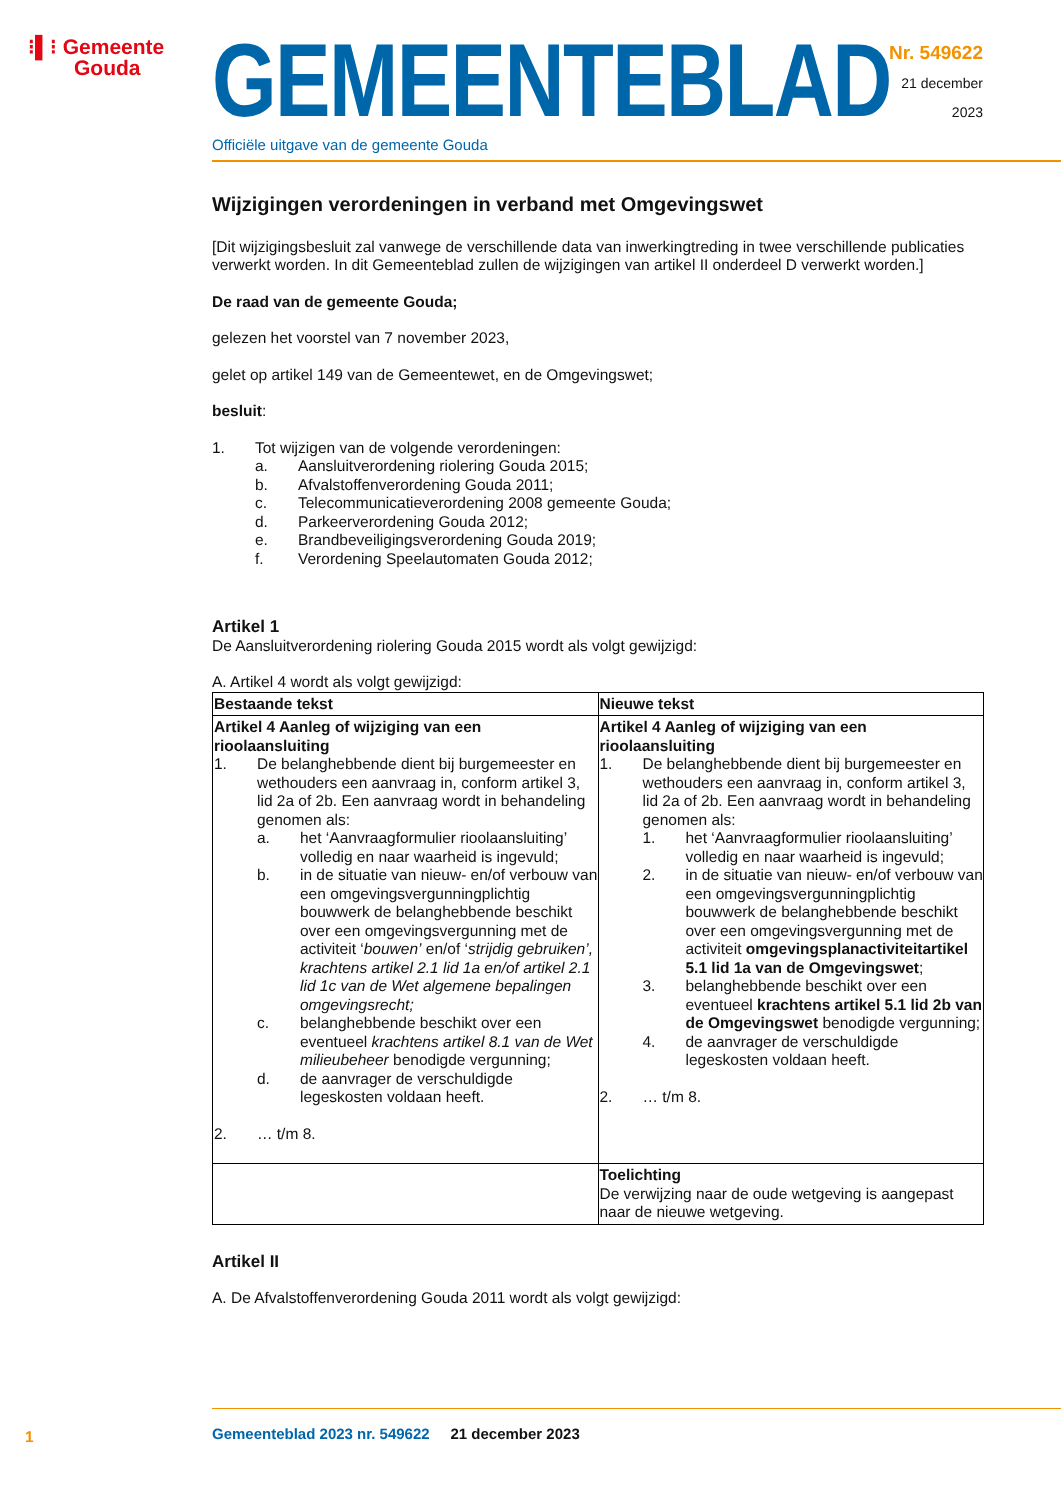⁝▌⁝ Gemeente
Gouda
GEMEENTEBLAD
Officiële uitgave van de gemeente Gouda
Nr. 549622
21 december
2023
Wijzigingen verordeningen in verband met Omgevingswet
[Dit wijzigingsbesluit zal vanwege de verschillende data van inwerkingtreding in twee verschillende publicaties verwerkt worden. In dit Gemeenteblad zullen de wijzigingen van artikel II onderdeel D verwerkt worden.]
De raad van de gemeente Gouda;
gelezen het voorstel van 7 november 2023,
gelet op artikel 149 van de Gemeentewet, en de Omgevingswet;
besluit:
1. Tot wijzigen van de volgende verordeningen:
a. Aansluitverordening riolering Gouda 2015;
b. Afvalstoffenverordening Gouda 2011;
c. Telecommunicatieverordening 2008 gemeente Gouda;
d. Parkeerverordening Gouda 2012;
e. Brandbeveiligingsverordening Gouda 2019;
f. Verordening Speelautomaten Gouda 2012;
Artikel 1
De Aansluitverordening riolering Gouda 2015 wordt als volgt gewijzigd:
A. Artikel 4 wordt als volgt gewijzigd:
| Bestaande tekst | Nieuwe tekst |
| --- | --- |
| Artikel 4 Aanleg of wijziging van een rioolaansluiting 1. De belanghebbende dient bij burgemeester en wethouders een aanvraag in, conform artikel 3, lid 2a of 2b. Een aanvraag wordt in behandeling genomen als: a. het ‘Aanvraagformulier rioolaansluiting’ volledig en naar waarheid is ingevuld; b. in de situatie van nieuw- en/of verbouw van een omgevingsvergunningplichtig bouwwerk de belanghebbende beschikt over een omgevingsvergunning met de activiteit ‘ bouwen’ en/of ‘ strijdig gebruiken’, krachtens artikel 2.1 lid 1a en/of artikel 2.1 lid 1c van de Wet algemene bepalingen omgevingsrecht; c. belanghebbende beschikt over een eventueel krachtens artikel 8.1 van de Wet milieubeheer benodigde vergunning; d. de aanvrager de verschuldigde legeskosten voldaan heeft. 2. … t/m 8. | Artikel 4 Aanleg of wijziging van een rioolaansluiting 1. De belanghebbende dient bij burgemeester en wethouders een aanvraag in, conform artikel 3, lid 2a of 2b. Een aanvraag wordt in behandeling genomen als: 1. het ‘Aanvraagformulier rioolaansluiting’ volledig en naar waarheid is ingevuld; 2. in de situatie van nieuw- en/of verbouw van een omgevingsvergunningplichtig bouwwerk de belanghebbende beschikt over een omgevingsvergunning met de activiteit omgevingsplanactiviteitartikel 5.1 lid 1a van de Omgevingswet ; 3. belanghebbende beschikt over een eventueel krachtens artikel 5.1 lid 2b van de Omgevingswet benodigde vergunning; 4. de aanvrager de verschuldigde legeskosten voldaan heeft. 2. … t/m 8. |
| | Toelichting De verwijzing naar de oude wetgeving is aangepast naar de nieuwe wetgeving. |
Artikel II
A. De Afvalstoffenverordening Gouda 2011 wordt als volgt gewijzigd:
1
Gemeenteblad 2023 nr. 549622 21 december 2023